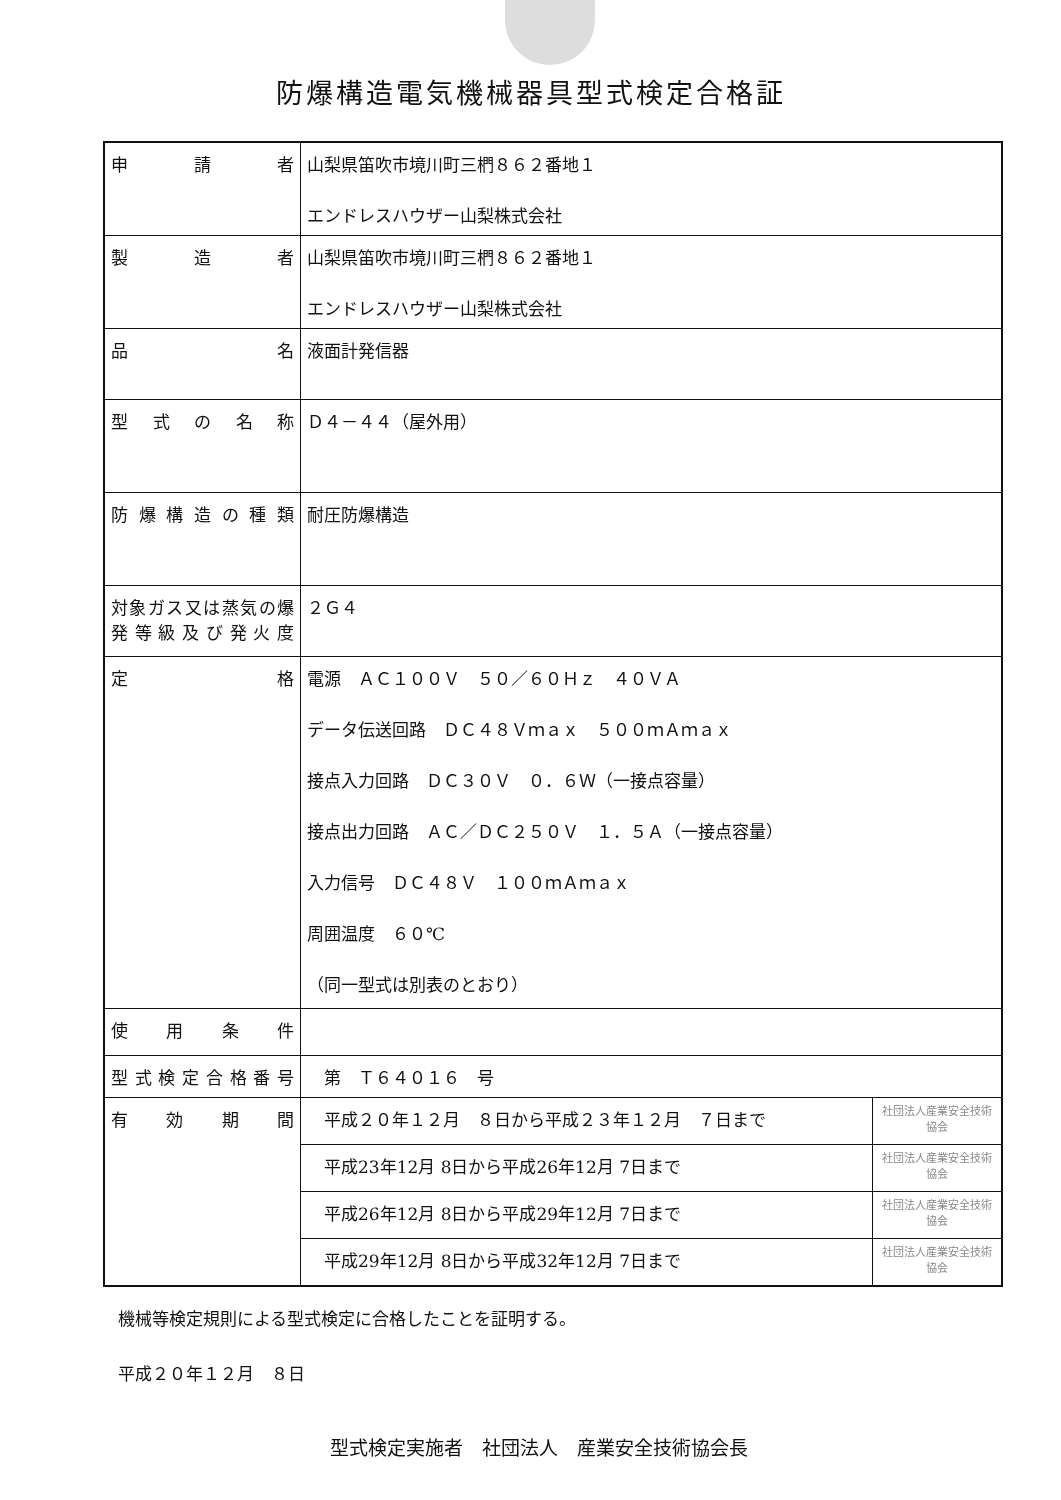防爆構造電気機械器具型式検定合格証
| 申 請 者 | 山梨県笛吹市境川町三椚８６２番地１ エンドレスハウザー山梨株式会社 | |
| 製 造 者 | 山梨県笛吹市境川町三椚８６２番地１ エンドレスハウザー山梨株式会社 | |
| 品 名 | 液面計発信器 | |
| 型式の名称 | Ｄ４－４４（屋外用） | |
| 防爆構造の種類 | 耐圧防爆構造 | |
| 対象ガス又は蒸気の爆発等級及び発火度 | ２Ｇ４ | |
| 定 格 | 電源 ＡＣ１００Ｖ ５０／６０Ｈｚ ４０ＶＡ データ伝送回路 ＤＣ４８Ｖｍａｘ ５００ｍＡｍａｘ 接点入力回路 ＤＣ３０Ｖ ０．６Ｗ（一接点容量） 接点出力回路 ＡＣ／ＤＣ２５０Ｖ １．５Ａ（一接点容量） 入力信号 ＤＣ４８Ｖ １００ｍＡｍａｘ 周囲温度 ６０℃ （同一型式は別表のとおり） | |
| 使用条件 | | |
| 型式検定合格番号 | 第 Ｔ６４０１６ 号 | |
| 有 効 期 間 | 平成２０年１２月 ８日から平成２３年１２月 ７日まで | 社団法人産業安全技術協会 |
| | 平成23年12月 8日から平成26年12月 7日まで | 社団法人産業安全技術協会 |
| | 平成26年12月 8日から平成29年12月 7日まで | 社団法人産業安全技術協会 |
| | 平成29年12月 8日から平成32年12月 7日まで | 社団法人産業安全技術協会 |
機械等検定規則による型式検定に合格したことを証明する。
平成２０年１２月　８日
型式検定実施者　社団法人　産業安全技術協会長